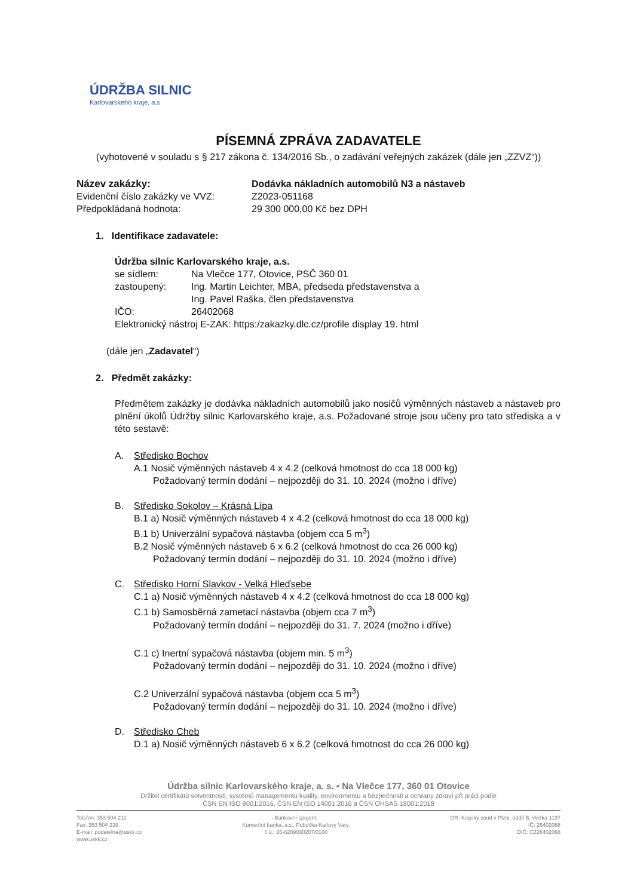ÚDRŽBA SILNIC
Karlovarského kraje, a.s
PÍSEMNÁ ZPRÁVA ZADAVATELE
(vyhotovené v souladu s § 217 zákona č. 134/2016 Sb., o zadávání veřejných zakázek (dále jen „ZZVZ“))
Název zakázky: Dodávka nákladních automobilů N3 a nástaveb
Evidenční číslo zakázky ve VVZ:
Z2023-051168
Předpokládaná hodnota: 29 300 000,00 Kč bez DPH
1. Identifikace zadavatele:
Údržba silnic Karlovarského kraje, a.s.
se sídlem: Na Vlečce 177, Otovice, PSČ 360 01
zastoupený: Ing. Martin Leichter, MBA, předseda představenstva a
Ing. Pavel Raška, člen představenstva
IČO: 26402068
Elektronický nástroj E-ZAK: https:/zakazky.dlc.cz/profile display 19. html
(dále jen „Zadavatel“)
2. Předmět zakázky:
Předmětem zakázky je dodávka nákladních automobilů jako nosičů výměnných nástaveb a nástaveb pro plnění úkolů Údržby silnic Karlovarského kraje, a.s. Požadované stroje jsou učeny pro tato střediska a v této sestavě:
A. Středisko Bochov
A.1 Nosič výměnných nástaveb 4 x 4.2 (celková hmotnost do cca 18 000 kg)
Požadovaný termín dodání – nejpozději do 31. 10. 2024 (možno i dříve)
B. Středisko Sokolov – Krásná Lípa
B.1 a) Nosič výměnných nástaveb 4 x 4.2 (celková hmotnost do cca 18 000 kg)
B.1 b) Univerzální sypačová nástavba (objem cca 5 m<sup>3</sup>)
B.2 Nosič výměnných nástaveb 6 x 6.2 (celková hmotnost do cca 26 000 kg)
Požadovaný termín dodání – nejpozději do 31. 10. 2024 (možno i dříve)
C. Středisko Horní Slavkov - Velká Hleďsebe
C.1 a) Nosič výměnných nástaveb 4 x 4.2 (celková hmotnost do cca 18 000 kg)
C.1 b) Samosběrná zametací nástavba (objem cca 7 m<sup>3</sup>)
Požadovaný termín dodání – nejpozději do 31. 7. 2024 (možno i dříve)
C.1 c) Inertní sypačová nástavba (objem min. 5 m<sup>3</sup>)
Požadovaný termín dodání – nejpozději do 31. 10. 2024 (možno i dříve)
C.2 Univerzální sypačová nástavba (objem cca 5 m<sup>3</sup>)
Požadovaný termín dodání – nejpozději do 31. 10. 2024 (možno i dříve)
D. Středisko Cheb
D.1 a) Nosič výměnných nástaveb 6 x 6.2 (celková hmotnost do cca 26 000 kg)
Údržba silnic Karlovarského kraje, a. s. • Na Vlečce 177, 360 01 Otovice
Držitel certifikátů solventnosti, systémů managementu kvality, environmentu a bezpečnosti a ochrany zdraví při práci podle
ČSN EN ISO 9001:2016, ČSN EN ISO 14001:2016 a ČSN OHSAS 18001:2018
Telefon: 353 504 211
Fax: 353 504 238
E-mail: podatelna@uskk.cz
www.uskk.cz
Bankovní spojení:
Komerční banka, a.s., Pobočka Karlovy Vary,
č.ú.: 35-6289030207/0100
OR: Krajský soud v Plzni, oddíl B, vložka 1197
IČ: 26402068
DIČ: CZ26402068